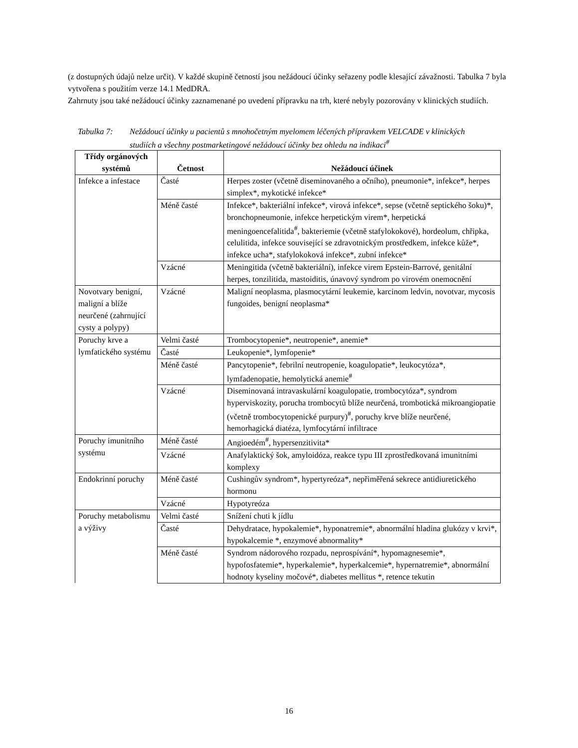(z dostupných údajů nelze určit). V každé skupině četností jsou nežádoucí účinky seřazeny podle klesající závažnosti. Tabulka 7 byla vytvořena s použitím verze 14.1 MedDRA.
Zahrnuty jsou také nežádoucí účinky zaznamenané po uvedení přípravku na trh, které nebyly pozorovány v klinických studiích.
Tabulka 7: Nežádoucí účinky u pacientů s mnohočetným myelomem léčených přípravkem VELCADE v klinických studiích a všechny postmarketingové nežádoucí účinky bez ohledu na indikaci<sup>#</sup>
| Třídy orgánových systémů | Četnost | Nežádoucí účinek |
| --- | --- | --- |
| Infekce a infestace | Časté | Herpes zoster (včetně diseminovaného a očního), pneumonie*, infekce*, herpes simplex*, mykotické infekce* |
| | Méně časté | Infekce*, bakteriální infekce*, virová infekce*, sepse (včetně septického šoku)*, bronchopneumonie, infekce herpetickým virem*, herpetická meningoencefalitida<sup>#</sup>, bakteriemie (včetně stafylokokové), hordeolum, chřipka, celulitida, infekce související se zdravotnickým prostředkem, infekce kůže*, infekce ucha*, stafylokoková infekce*, zubní infekce* |
| | Vzácné | Meningitida (včetně bakteriální), infekce virem Epstein-Barrové, genitální herpes, tonzilitida, mastoiditis, únavový syndrom po virovém onemocnění |
| Novotvary benigní, maligní a blíže neurčené (zahrnující cysty a polypy) | Vzácné | Maligní neoplasma, plasmocytární leukemie, karcinom ledvin, novotvar, mycosis fungoides, benigní neoplasma* |
| Poruchy krve a lymfatického systému | Velmi časté | Trombocytopenie*, neutropenie*, anemie* |
| | Časté | Leukopenie*, lymfopenie* |
| | Méně časté | Pancytopenie*, febrilní neutropenie, koagulopatie*, leukocytóza*, lymfadenopatie, hemolytická anemie<sup>#</sup> |
| | Vzácné | Diseminovaná intravaskulární koagulopatie, trombocytóza*, syndrom hyperviskozity, porucha trombocytů blíže neurčená, trombotická mikroangiopatie (včetně trombocytopenické purpury)<sup>#</sup>, poruchy krve blíže neurčené, hemorhagická diatéza, lymfocytární infiltrace |
| Poruchy imunitního systému | Méně časté | Angioedém<sup>#</sup>, hypersenzitivita* |
| | Vzácné | Anafylaktický šok, amyloidóza, reakce typu III zprostředkovaná imunitními komplexy |
| Endokrinní poruchy | Méně časté | Cushingův syndrom*, hypertyreóza*, nepřiměřená sekrece antidiuretického hormonu |
| | Vzácné | Hypotyreóza |
| Poruchy metabolismu a výživy | Velmi časté | Snížení chuti k jídlu |
| | Časté | Dehydratace, hypokalemie*, hyponatremie*, abnormální hladina glukózy v krvi*, hypokalcemie *, enzymové abnormality* |
| | Méně časté | Syndrom nádorového rozpadu, neprospívání*, hypomagnesemie*, hypofosfatemie*, hyperkalemie*, hyperkalcemie*, hypernatremie*, abnormální hodnoty kyseliny močové*, diabetes mellitus *, retence tekutin |
16